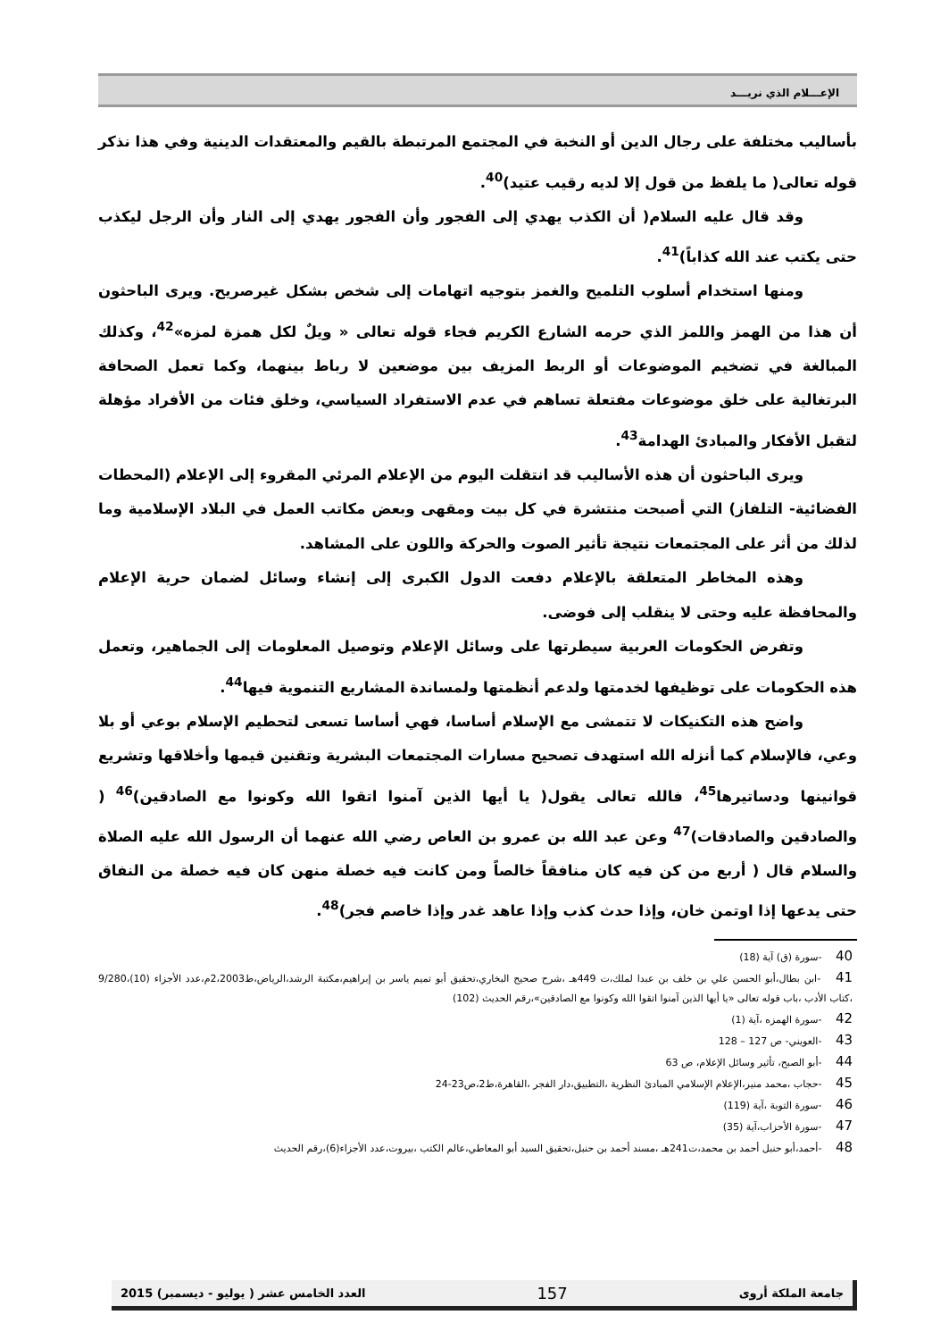الإعـــلام الذي نريـــد
بأساليب مختلفة على رجال الدين أو النخبة في المجتمع المرتبطة بالقيم والمعتقدات الدينية وفي هذا نذكر قوله تعالى( ما يلفظ من قول إلا لديه رقيب عتيد)<sup>40</sup>.
وقد قال عليه السلام( أن الكذب يهدي إلى الفجور وأن الفجور يهدي إلى النار وأن الرجل ليكذب حتى يكتب عند الله كذاباً)<sup>41</sup>.
ومنها استخدام أسلوب التلميح والغمز بتوجيه اتهامات إلى شخص بشكل غيرصريح. ويرى الباحثون أن هذا من الهمز واللمز الذي حرمه الشارع الكريم فجاء قوله تعالى « ويلٌ لكل همزة لمزه»<sup>42</sup>، وكذلك المبالغة في تضخيم الموضوعات أو الربط المزيف بين موضعين لا رباط بينهما، وكما تعمل الصحافة البرتغالية على خلق موضوعات مفتعلة تساهم في عدم الاستفراد السياسي، وخلق فئات من الأفراد مؤهلة لتقبل الأفكار والمبادئ الهدامة<sup>43</sup>.
ويرى الباحثون أن هذه الأساليب قد انتقلت اليوم من الإعلام المرئي المقروء إلى الإعلام (المحطات الفضائية- التلفاز) التي أصبحت منتشرة في كل بيت ومقهى وبعض مكاتب العمل في البلاد الإسلامية وما لذلك من أثر على المجتمعات نتيجة تأثير الصوت والحركة واللون على المشاهد.
وهذه المخاطر المتعلقة بالإعلام دفعت الدول الكبرى إلى إنشاء وسائل لضمان حرية الإعلام والمحافظة عليه وحتى لا ينقلب إلى فوضى.
وتفرض الحكومات العربية سيطرتها على وسائل الإعلام وتوصيل المعلومات إلى الجماهير، وتعمل هذه الحكومات على توظيفها لخدمتها ولدعم أنظمتها ولمساندة المشاريع التنموية فيها<sup>44</sup>.
واضح هذه التكنيكات لا تتمشى مع الإسلام أساسا، فهي أساسا تسعى لتحطيم الإسلام بوعي أو بلا وعي، فالإسلام كما أنزله الله استهدف تصحيح مسارات المجتمعات البشرية وتقنين قيمها وأخلاقها وتشريع قوانينها ودساتيرها<sup>45</sup>، فالله تعالى يقول( يا أيها الذين آمنوا اتقوا الله وكونوا مع الصادقين)<sup>46</sup> ( والصادقين والصادقات)<sup>47</sup> وعن عبد الله بن عمرو بن العاص رضي الله عنهما أن الرسول الله عليه الصلاة والسلام قال ( أربع من كن فيه كان منافقاً خالصاً ومن كانت فيه خصلة منهن كان فيه خصلة من النفاق حتى يدعها إذا اوتمن خان، وإذا حدث كذب وإذا عاهد غدر وإذا خاصم فجر)<sup>48</sup>.
40 -سورة (ق) آية (18)
41 -ابن بطال،أبو الحسن علي بن خلف بن عبدا لملك،ت 449هـ ،شرح صحيح البخاري،تحقيق أبو تميم ياسر بن إبراهيم،مكتبة الرشد،الرياض،ط2،2003م،عدد الأجزاء (10)،9/280 ،كتاب الأدب ،باب قوله تعالى «يا أيها الذين آمنوا اتقوا الله وكونوا مع الصادقين»،رقم الحديث (102)
42 -سورة الهمزه ،آية (1)
43 -العويني- ص 127 – 128
44 -أبو الصبح، تأثير وسائل الإعلام، ص 63
45 -حجاب ،محمد منير،الإعلام الإسلامي المبادئ النظرية ،التطبيق،دار الفجر ،القاهرة،ط2،ص23-24
46 -سورة التوبة ،آية (119)
47 -سورة الأحزاب،آية (35)
48 -أحمد،أبو حنبل أحمد بن محمد،ت241هـ ،مسند أحمد بن حنبل،تحقيق السيد أبو المعاطي،عالم الكتب ،بيروت،عدد الأجزاء(6)،رقم الحديث
جامعة الملكة أروى 157 العدد الخامس عشر ( يوليو - ديسمبر) 2015